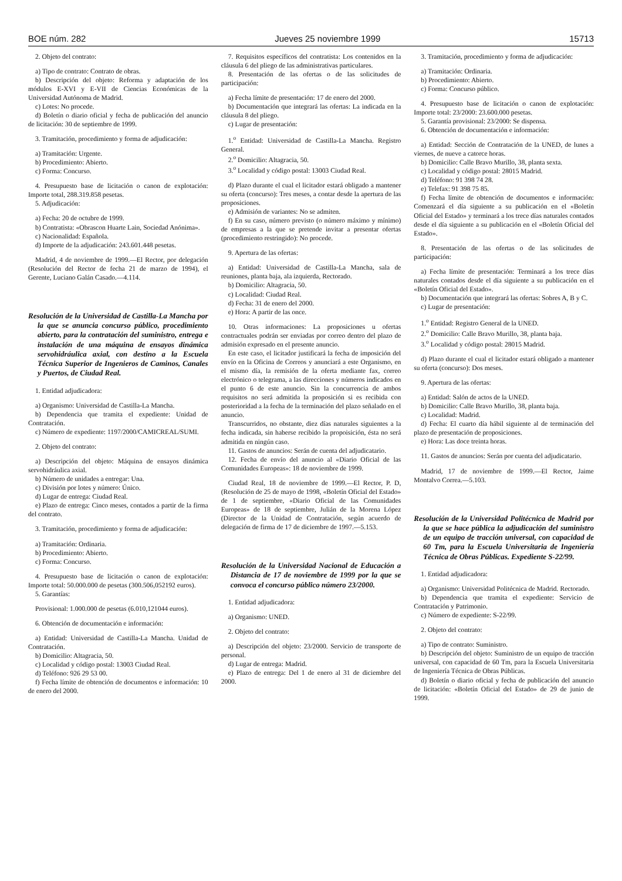BOE núm. 282 Jueves 25 noviembre 1999 15713
2. Objeto del contrato:
a) Tipo de contrato: Contrato de obras.
b) Descripción del objeto: Reforma y adaptación de los módulos E-XVI y E-VII de Ciencias Económicas de la Universidad Autónoma de Madrid.
c) Lotes: No procede.
d) Boletín o diario oficial y fecha de publicación del anuncio de licitación: 30 de septiembre de 1999.
3. Tramitación, procedimiento y forma de adjudicación:
a) Tramitación: Urgente.
b) Procedimiento: Abierto.
c) Forma: Concurso.
4. Presupuesto base de licitación o canon de explotación: Importe total, 288.319.858 pesetas.
5. Adjudicación:
a) Fecha: 20 de octubre de 1999.
b) Contratista: «Obrascon Huarte Lain, Sociedad Anónima».
c) Nacionalidad: Española.
d) Importe de la adjudicación: 243.601.448 pesetas.
Madrid, 4 de noviembre de 1999.—El Rector, por delegación (Resolución del Rector de fecha 21 de marzo de 1994), el Gerente, Luciano Galán Casado.—4.114.
Resolución de la Universidad de Castilla-La Mancha por la que se anuncia concurso público, procedimiento abierto, para la contratación del suministro, entrega e instalación de una máquina de ensayos dinámica servohidráulica axial, con destino a la Escuela Técnica Superior de Ingenieros de Caminos, Canales y Puertos, de Ciudad Real.
1. Entidad adjudicadora:
a) Organismo: Universidad de Castilla-La Mancha.
b) Dependencia que tramita el expediente: Unidad de Contratación.
c) Número de expediente: 1197/2000/CAMICREAL/SUMI.
2. Objeto del contrato:
a) Descripción del objeto: Máquina de ensayos dinámica servohidráulica axial.
b) Número de unidades a entregar: Una.
c) División por lotes y número: Único.
d) Lugar de entrega: Ciudad Real.
e) Plazo de entrega: Cinco meses, contados a partir de la firma del contrato.
3. Tramitación, procedimiento y forma de adjudicación:
a) Tramitación: Ordinaria.
b) Procedimiento: Abierto.
c) Forma: Concurso.
4. Presupuesto base de licitación o canon de explotación: Importe total: 50.000.000 de pesetas (300.506,052192 euros).
5. Garantías:
Provisional: 1.000.000 de pesetas (6.010,121044 euros).
6. Obtención de documentación e información:
a) Entidad: Universidad de Castilla-La Mancha. Unidad de Contratación.
b) Domicilio: Altagracia, 50.
c) Localidad y código postal: 13003 Ciudad Real.
d) Teléfono: 926 29 53 00.
f) Fecha límite de obtención de documentos e información: 10 de enero del 2000.
7. Requisitos específicos del contratista: Los contenidos en la cláusula 6 del pliego de las administrativas particulares.
8. Presentación de las ofertas o de las solicitudes de participación:
a) Fecha límite de presentación: 17 de enero del 2000.
b) Documentación que integrará las ofertas: La indicada en la cláusula 8 del pliego.
c) Lugar de presentación:
1.<sup>o</sup> Entidad: Universidad de Castilla-La Mancha. Registro General.
2.<sup>o</sup> Domicilio: Altagracia, 50.
3.<sup>o</sup> Localidad y código postal: 13003 Ciudad Real.
d) Plazo durante el cual el licitador estará obligado a mantener su oferta (concurso): Tres meses, a contar desde la apertura de las proposiciones.
e) Admisión de variantes: No se admiten.
f) En su caso, número previsto (o número máximo y mínimo) de empresas a la que se pretende invitar a presentar ofertas (procedimiento restringido): No procede.
9. Apertura de las ofertas:
a) Entidad: Universidad de Castilla-La Mancha, sala de reuniones, planta baja, ala izquierda, Rectorado.
b) Domicilio: Altagracia, 50.
c) Localidad: Ciudad Real.
d) Fecha: 31 de enero del 2000.
e) Hora: A partir de las once.
10. Otras informaciones: La proposiciones u ofertas contractuales podrán ser enviadas por correo dentro del plazo de admisión expresado en el presente anuncio.
En este caso, el licitador justificará la fecha de imposición del envío en la Oficina de Correos y anunciará a este Organismo, en el mismo día, la remisión de la oferta mediante fax, correo electrónico o telegrama, a las direcciones y números indicados en el punto 6 de este anuncio. Sin la concurrencia de ambos requisitos no será admitida la proposición si es recibida con posterioridad a la fecha de la terminación del plazo señalado en el anuncio.
Transcurridos, no obstante, diez días naturales siguientes a la fecha indicada, sin haberse recibido la propoisición, ésta no será admitida en ningún caso.
11. Gastos de anuncios: Serán de cuenta del adjudicatario.
12. Fecha de envío del anuncio al «Diario Oficial de las Comunidades Europeas»: 18 de noviembre de 1999.
Ciudad Real, 18 de noviembre de 1999.—El Rector, P. D, (Resolución de 25 de mayo de 1998, «Boletín Oficial del Estado» de 1 de septiembre, «Diario Oficial de las Comunidades Europeas» de 18 de septiembre, Julián de la Morena López (Director de la Unidad de Contratación, según acuerdo de delegación de firma de 17 de diciembre de 1997.—5.153.
Resolución de la Universidad Nacional de Educación a Distancia de 17 de noviembre de 1999 por la que se convoca el concurso público número 23/2000.
1. Entidad adjudicadora:
a) Organismo: UNED.
2. Objeto del contrato:
a) Descripción del objeto: 23/2000. Servicio de transporte de personal.
d) Lugar de entrega: Madrid.
e) Plazo de entrega: Del 1 de enero al 31 de diciembre del 2000.
3. Tramitación, procedimiento y forma de adjudicación:
a) Tramitación: Ordinaria.
b) Procedimiento: Abierto.
c) Forma: Concurso público.
4. Presupuesto base de licitación o canon de explotación: Importe total: 23/2000: 23.600.000 pesetas.
5. Garantía provisional: 23/2000: Se dispensa.
6. Obtención de documentación e información:
a) Entidad: Sección de Contratación de la UNED, de lunes a viernes, de nueve a catorce horas.
b) Domicilio: Calle Bravo Murillo, 38, planta sexta.
c) Localidad y código postal: 28015 Madrid.
d) Teléfono: 91 398 74 28.
e) Telefax: 91 398 75 85.
f) Fecha límite de obtención de documentos e información: Comenzará el día siguiente a su publicación en el «Boletín Oficial del Estado» y terminará a los trece días naturales contados desde el día siguiente a su publicación en el «Boletín Oficial del Estado».
8. Presentación de las ofertas o de las solicitudes de participación:
a) Fecha límite de presentación: Terminará a los trece días naturales contados desde el día siguiente a su publicación en el «Boletín Oficial del Estado».
b) Documentación que integrará las ofertas: Sobres A, B y C.
c) Lugar de presentación:
1.<sup>o</sup> Entidad: Registro General de la UNED.
2.<sup>o</sup> Domicilio: Calle Bravo Murillo, 38, planta baja.
3.<sup>o</sup> Localidad y código postal: 28015 Madrid.
d) Plazo durante el cual el licitador estará obligado a mantener su oferta (concurso): Dos meses.
9. Apertura de las ofertas:
a) Entidad: Salón de actos de la UNED.
b) Domicilio: Calle Bravo Murillo, 38, planta baja.
c) Localidad: Madrid.
d) Fecha: El cuarto día hábil siguiente al de terminación del plazo de presentación de proposiciones.
e) Hora: Las doce treinta horas.
11. Gastos de anuncios: Serán por cuenta del adjudicatario.
Madrid, 17 de noviembre de 1999.—El Rector, Jaime Montalvo Correa.—5.103.
Resolución de la Universidad Politécnica de Madrid por la que se hace pública la adjudicación del suministro de un equipo de tracción universal, con capacidad de 60 Tm, para la Escuela Universitaria de Ingeniería Técnica de Obras Públicas. Expediente S-22/99.
1. Entidad adjudicadora:
a) Organismo: Universidad Politécnica de Madrid. Rectorado.
b) Dependencia que tramita el expediente: Servicio de Contratación y Patrimonio.
c) Número de expediente: S-22/99.
2. Objeto del contrato:
a) Tipo de contrato: Suministro.
b) Descripción del objeto: Suministro de un equipo de tracción universal, con capacidad de 60 Tm, para la Escuela Universitaria de Ingeniería Técnica de Obras Públicas.
d) Boletín o diario oficial y fecha de publicación del anuncio de licitación: «Boletín Oficial del Estado» de 29 de junio de 1999.